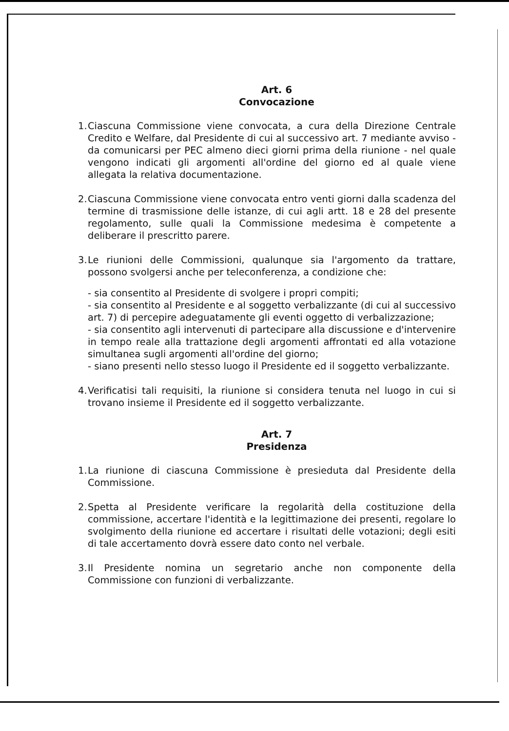Art. 6
Convocazione
1. Ciascuna Commissione viene convocata, a cura della Direzione Centrale Credito e Welfare, dal Presidente di cui al successivo art. 7 mediante avviso - da comunicarsi per PEC almeno dieci giorni prima della riunione - nel quale vengono indicati gli argomenti all'ordine del giorno ed al quale viene allegata la relativa documentazione.
2. Ciascuna Commissione viene convocata entro venti giorni dalla scadenza del termine di trasmissione delle istanze, di cui agli artt. 18 e 28 del presente regolamento, sulle quali la Commissione medesima è competente a deliberare il prescritto parere.
3. Le riunioni delle Commissioni, qualunque sia l'argomento da trattare, possono svolgersi anche per teleconferenza, a condizione che:
- sia consentito al Presidente di svolgere i propri compiti;
- sia consentito al Presidente e al soggetto verbalizzante (di cui al successivo art. 7) di percepire adeguatamente gli eventi oggetto di verbalizzazione;
- sia consentito agli intervenuti di partecipare alla discussione e d'intervenire in tempo reale alla trattazione degli argomenti affrontati ed alla votazione simultanea sugli argomenti all'ordine del giorno;
- siano presenti nello stesso luogo il Presidente ed il soggetto verbalizzante.
4. Verificatisi tali requisiti, la riunione si considera tenuta nel luogo in cui si trovano insieme il Presidente ed il soggetto verbalizzante.
Art. 7
Presidenza
1. La riunione di ciascuna Commissione è presieduta dal Presidente della Commissione.
2. Spetta al Presidente verificare la regolarità della costituzione della commissione, accertare l'identità e la legittimazione dei presenti, regolare lo svolgimento della riunione ed accertare i risultati delle votazioni; degli esiti di tale accertamento dovrà essere dato conto nel verbale.
3. Il Presidente nomina un segretario anche non componente della Commissione con funzioni di verbalizzante.